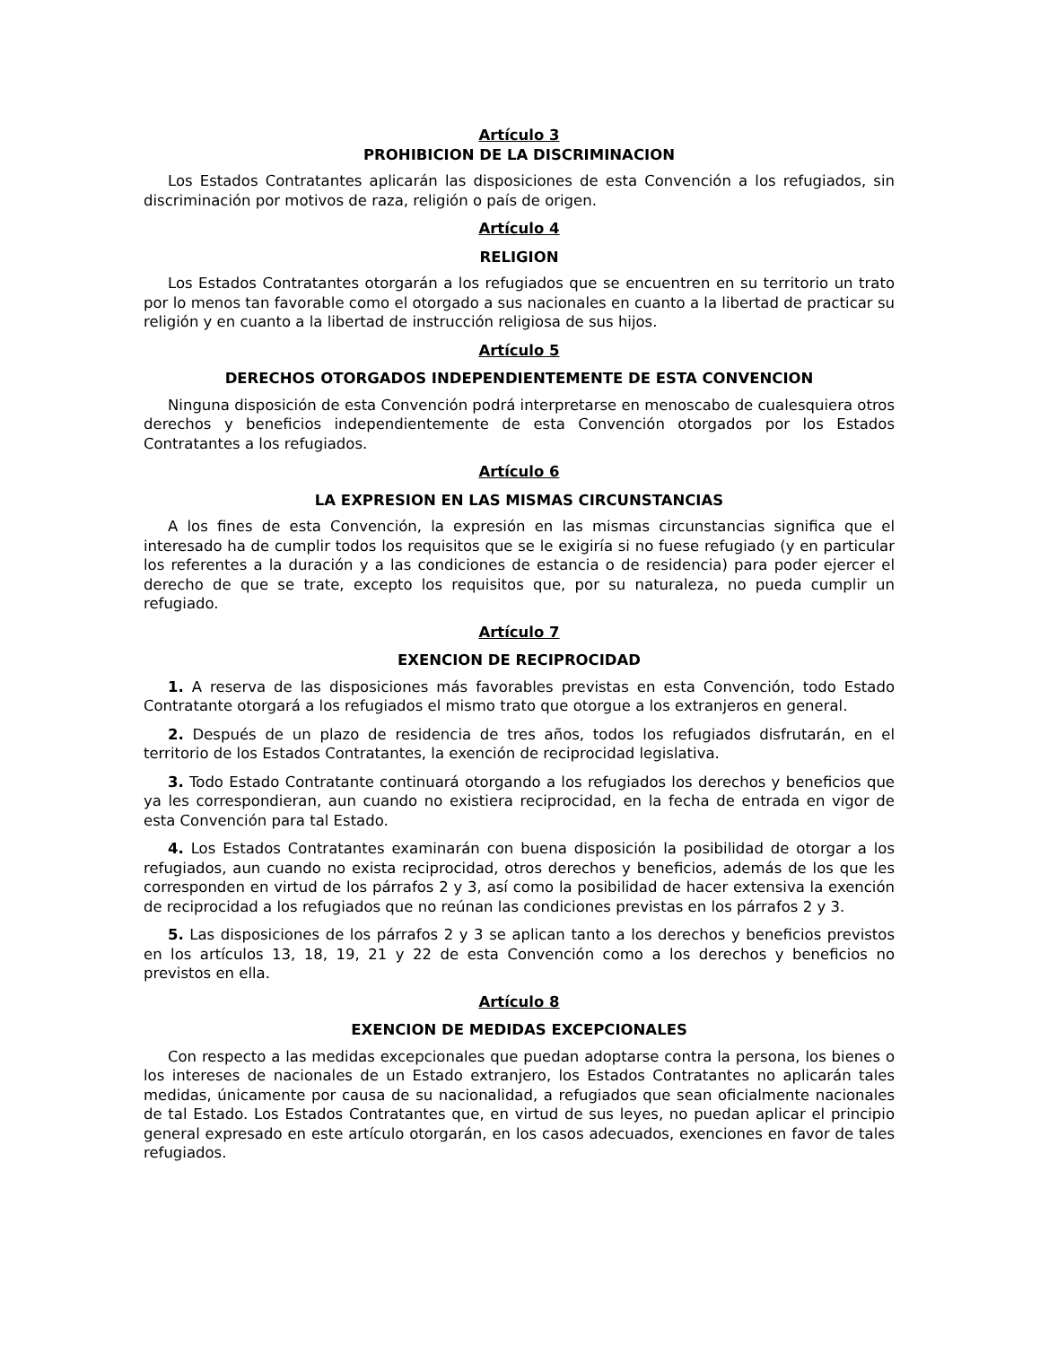Artículo 3
PROHIBICION DE LA DISCRIMINACION
Los Estados Contratantes aplicarán las disposiciones de esta Convención a los refugiados, sin discriminación por motivos de raza, religión o país de origen.
Artículo 4
RELIGION
Los Estados Contratantes otorgarán a los refugiados que se encuentren en su territorio un trato por lo menos tan favorable como el otorgado a sus nacionales en cuanto a la libertad de practicar su religión y en cuanto a la libertad de instrucción religiosa de sus hijos.
Artículo 5
DERECHOS OTORGADOS INDEPENDIENTEMENTE DE ESTA CONVENCION
Ninguna disposición de esta Convención podrá interpretarse en menoscabo de cualesquiera otros derechos y beneficios independientemente de esta Convención otorgados por los Estados Contratantes a los refugiados.
Artículo 6
LA EXPRESION EN LAS MISMAS CIRCUNSTANCIAS
A los fines de esta Convención, la expresión en las mismas circunstancias significa que el interesado ha de cumplir todos los requisitos que se le exigiría si no fuese refugiado (y en particular los referentes a la duración y a las condiciones de estancia o de residencia) para poder ejercer el derecho de que se trate, excepto los requisitos que, por su naturaleza, no pueda cumplir un refugiado.
Artículo 7
EXENCION DE RECIPROCIDAD
1. A reserva de las disposiciones más favorables previstas en esta Convención, todo Estado Contratante otorgará a los refugiados el mismo trato que otorgue a los extranjeros en general.
2. Después de un plazo de residencia de tres años, todos los refugiados disfrutarán, en el territorio de los Estados Contratantes, la exención de reciprocidad legislativa.
3. Todo Estado Contratante continuará otorgando a los refugiados los derechos y beneficios que ya les correspondieran, aun cuando no existiera reciprocidad, en la fecha de entrada en vigor de esta Convención para tal Estado.
4. Los Estados Contratantes examinarán con buena disposición la posibilidad de otorgar a los refugiados, aun cuando no exista reciprocidad, otros derechos y beneficios, además de los que les corresponden en virtud de los párrafos 2 y 3, así como la posibilidad de hacer extensiva la exención de reciprocidad a los refugiados que no reúnan las condiciones previstas en los párrafos 2 y 3.
5. Las disposiciones de los párrafos 2 y 3 se aplican tanto a los derechos y beneficios previstos en los artículos 13, 18, 19, 21 y 22 de esta Convención como a los derechos y beneficios no previstos en ella.
Artículo 8
EXENCION DE MEDIDAS EXCEPCIONALES
Con respecto a las medidas excepcionales que puedan adoptarse contra la persona, los bienes o los intereses de nacionales de un Estado extranjero, los Estados Contratantes no aplicarán tales medidas, únicamente por causa de su nacionalidad, a refugiados que sean oficialmente nacionales de tal Estado. Los Estados Contratantes que, en virtud de sus leyes, no puedan aplicar el principio general expresado en este artículo otorgarán, en los casos adecuados, exenciones en favor de tales refugiados.